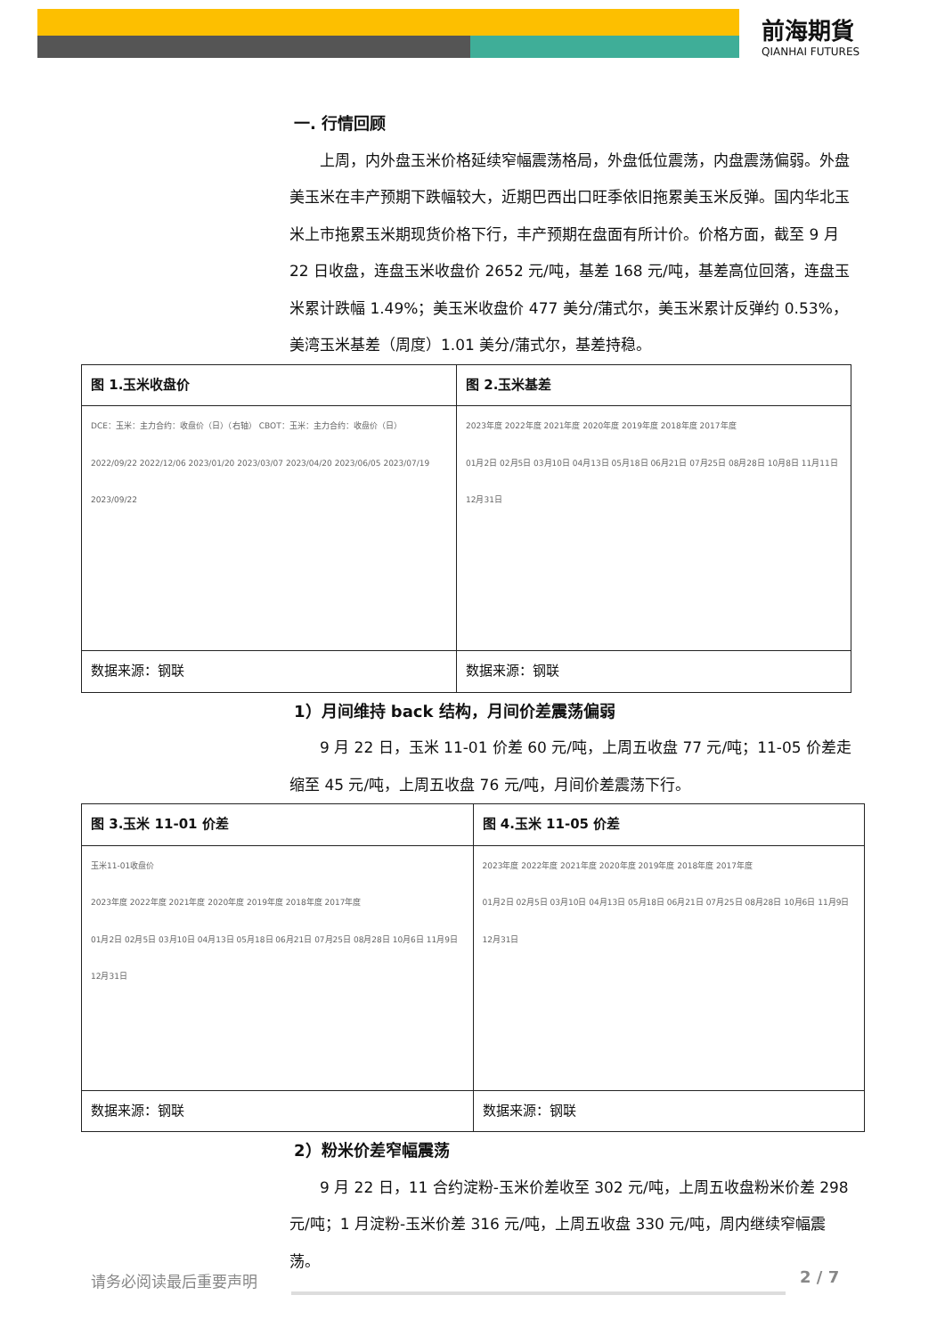前海期貨
QIANHAI FUTURES
一. 行情回顾
上周，内外盘玉米价格延续窄幅震荡格局，外盘低位震荡，内盘震荡偏弱。外盘美玉米在丰产预期下跌幅较大，近期巴西出口旺季依旧拖累美玉米反弹。国内华北玉米上市拖累玉米期现货价格下行，丰产预期在盘面有所计价。价格方面，截至 9 月 22 日收盘，连盘玉米收盘价 2652 元/吨，基差 168 元/吨，基差高位回落，连盘玉米累计跌幅 1.49%；美玉米收盘价 477 美分/蒲式尔，美玉米累计反弹约 0.53%，美湾玉米基差（周度）1.01 美分/蒲式尔，基差持稳。
| 图 1.玉米收盘价 | 图 2.玉米基差 |
| DCE：玉米：主力合约：收盘价（日）（右轴） CBOT：玉米：主力合约：收盘价（日） 2022/09/22 2022/12/06 2023/01/20 2023/03/07 2023/04/20 2023/06/05 2023/07/19 2023/09/22 | 2023年度 2022年度 2021年度 2020年度 2019年度 2018年度 2017年度 01月2日 02月5日 03月10日 04月13日 05月18日 06月21日 07月25日 08月28日 10月8日 11月11日 12月31日 |
| 数据来源：钢联 | 数据来源：钢联 |
1）月间维持 back 结构，月间价差震荡偏弱
9 月 22 日，玉米 11-01 价差 60 元/吨，上周五收盘 77 元/吨；11-05 价差走缩至 45 元/吨，上周五收盘 76 元/吨，月间价差震荡下行。
| 图 3.玉米 11-01 价差 | 图 4.玉米 11-05 价差 |
| 玉米11-01收盘价 2023年度 2022年度 2021年度 2020年度 2019年度 2018年度 2017年度 01月2日 02月5日 03月10日 04月13日 05月18日 06月21日 07月25日 08月28日 10月6日 11月9日 12月31日 | 2023年度 2022年度 2021年度 2020年度 2019年度 2018年度 2017年度 01月2日 02月5日 03月10日 04月13日 05月18日 06月21日 07月25日 08月28日 10月6日 11月9日 12月31日 |
| 数据来源：钢联 | 数据来源：钢联 |
2）粉米价差窄幅震荡
9 月 22 日，11 合约淀粉-玉米价差收至 302 元/吨，上周五收盘粉米价差 298 元/吨；1 月淀粉-玉米价差 316 元/吨，上周五收盘 330 元/吨，周内继续窄幅震荡。
请务必阅读最后重要声明 2 / 7